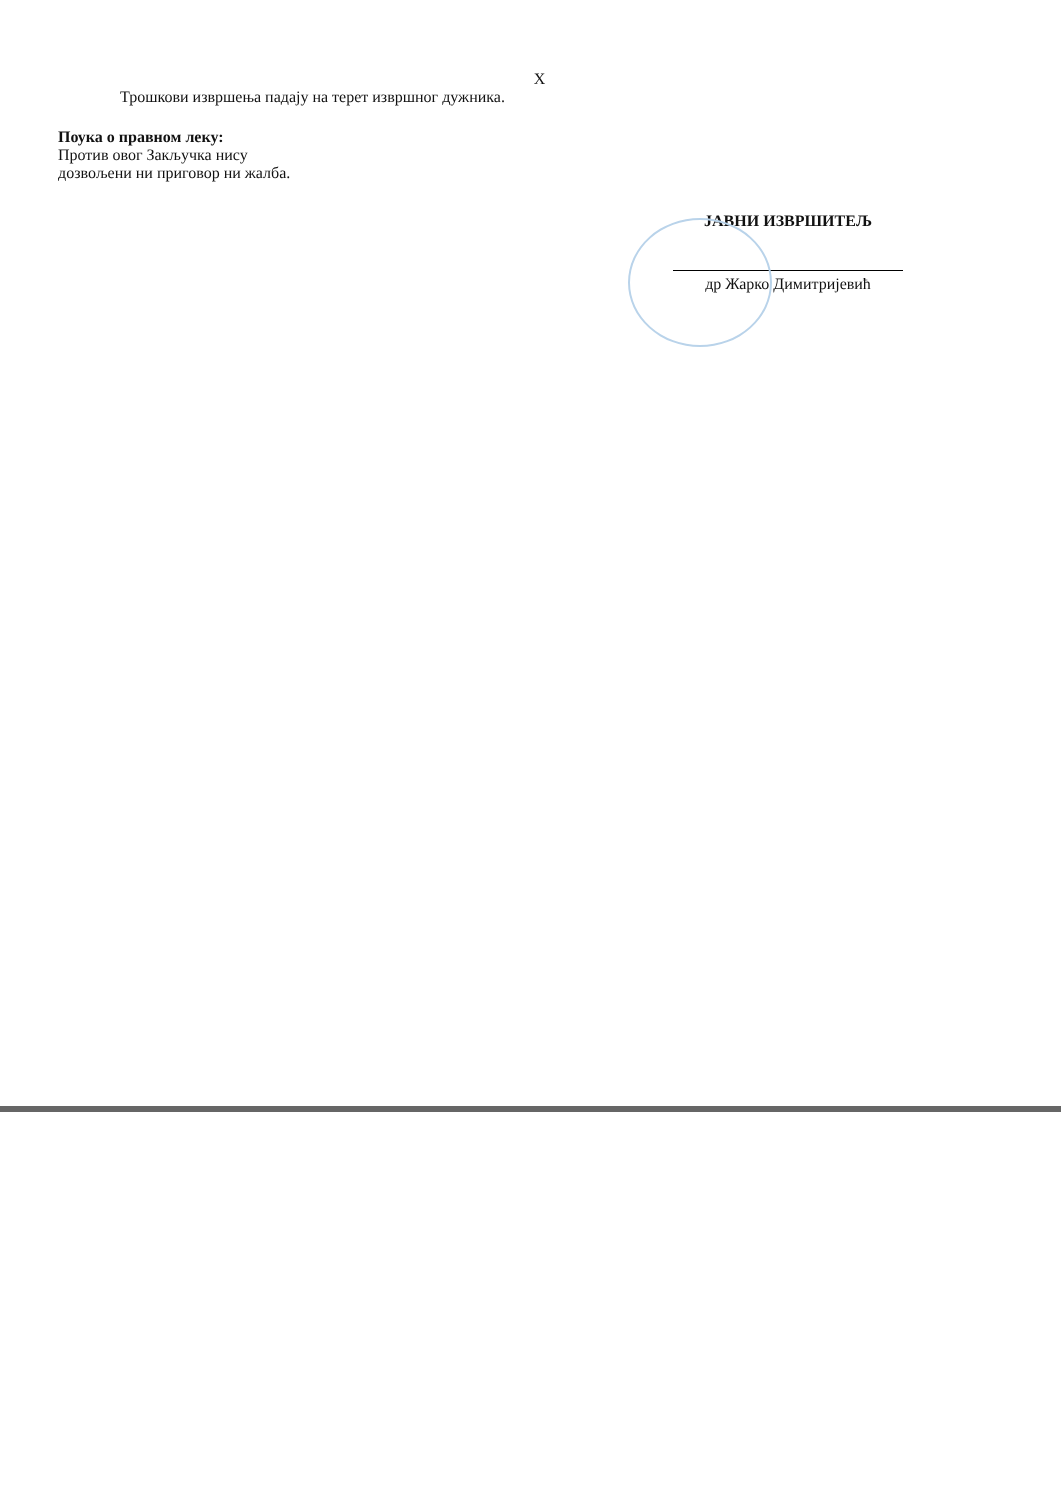X
Трошкови извршења падају на терет извршног дужника.
Поука о правном леку:
Против овог Закључка нису
дозвољени ни приговор ни жалба.
ЈАВНИ ИЗВРШИТЕЉ
др Жарко Димитријевић